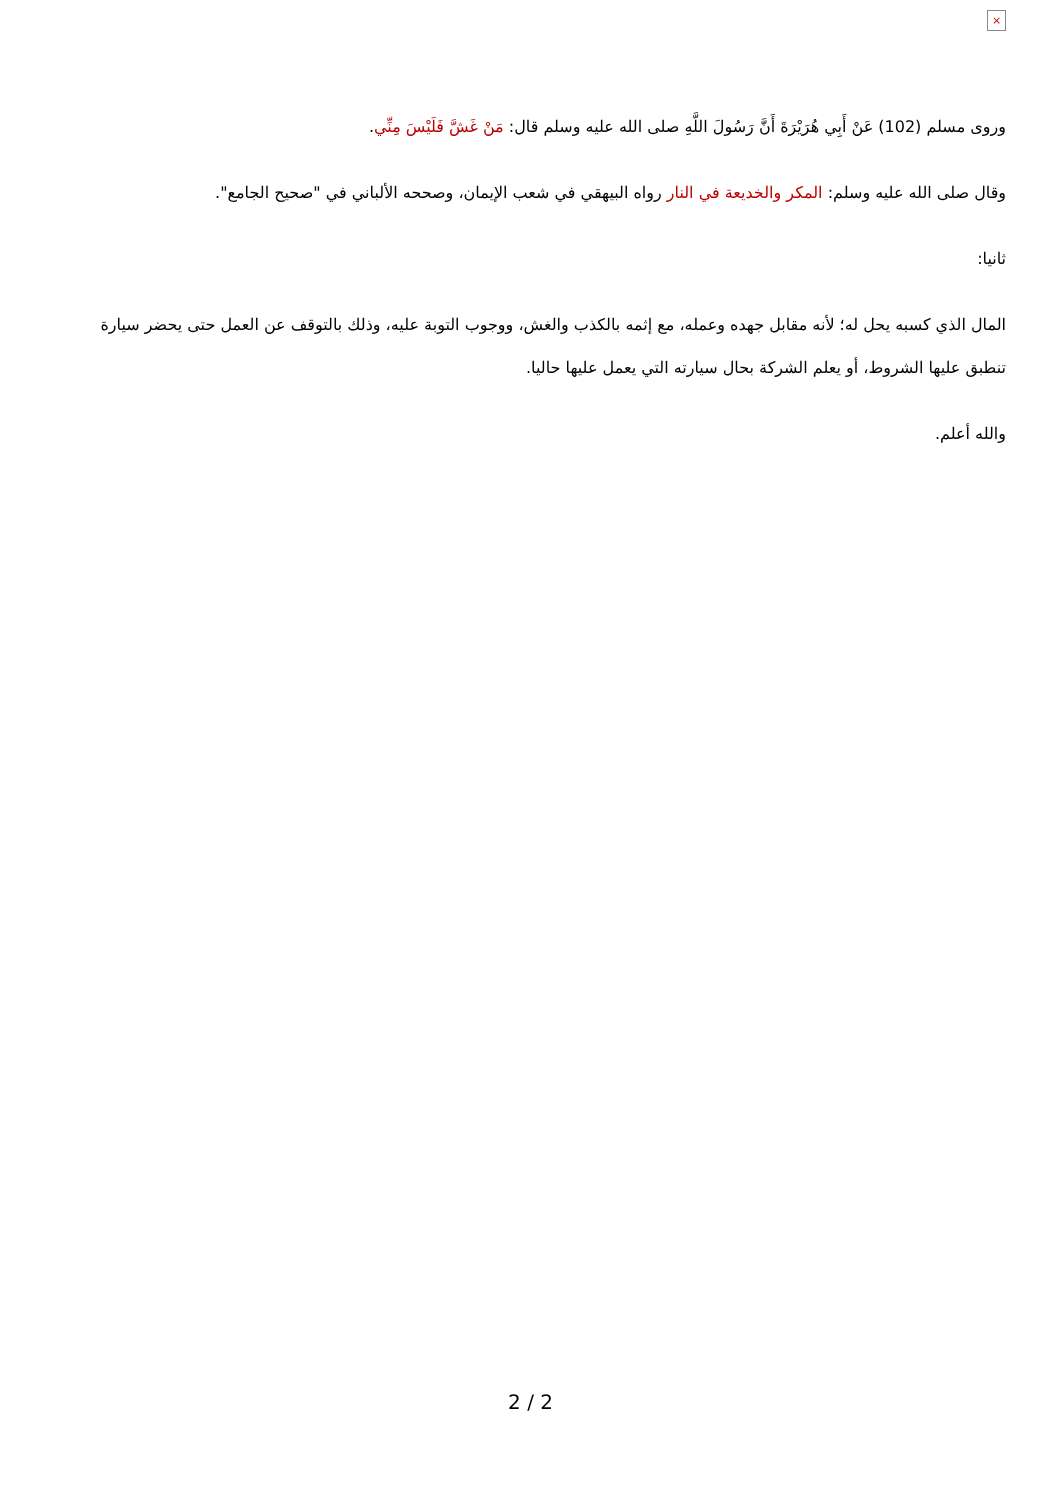×
وروى مسلم (102) عَنْ أَبِي هُرَيْرَةَ أَنَّ رَسُولَ اللَّهِ صلى الله عليه وسلم قال: مَنْ غَشَّ فَلَيْسَ مِنِّي.
وقال صلى الله عليه وسلم: المكر والخديعة في النار رواه البيهقي في شعب الإيمان، وصححه الألباني في "صحيح الجامع".
ثانيا:
المال الذي كسبه يحل له؛ لأنه مقابل جهده وعمله، مع إثمه بالكذب والغش، ووجوب التوبة عليه، وذلك بالتوقف عن العمل حتى يحضر سيارة تنطبق عليها الشروط، أو يعلم الشركة بحال سيارته التي يعمل عليها حاليا.
والله أعلم.
2 / 2